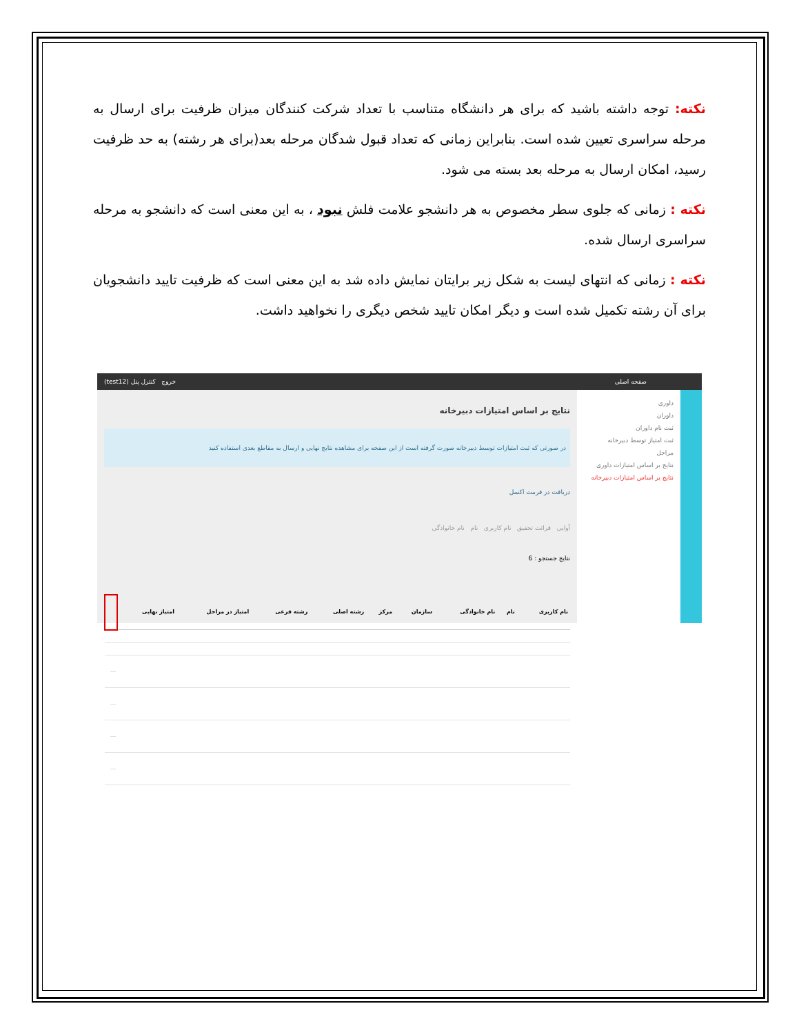نکته: توجه داشته باشید که برای هر دانشگاه متناسب با تعداد شرکت کنندگان میزان ظرفیت برای ارسال به مرحله سراسری تعیین شده است. بنابراین زمانی که تعداد قبول شدگان مرحله بعد(برای هر رشته) به حد ظرفیت رسید، امکان ارسال به مرحله بعد بسته می شود.
نکته : زمانی که جلوی سطر مخصوص به هر دانشجو علامت فلش نبود ، به این معنی است که دانشجو به مرحله سراسری ارسال شده.
نکته : زمانی که انتهای لیست به شکل زیر برایتان نمایش داده شد به این معنی است که ظرفیت تایید دانشجویان برای آن رشته تکمیل شده است و دیگر امکان تایید شخص دیگری را نخواهید داشت.
صفحه اصلی خروج کنترل پنل (test12)
داوری
داوران
ثبت نام داوران
ثبت امتیاز توسط دبیرخانه
مراحل
نتایج بر اساس امتیازات داوری
نتایج بر اساس امتیازات دبیرخانه
نتایج بر اساس امتیازات دبیرخانه
در صورتی که ثبت امتیازات توسط دبیرخانه صورت گرفته است از این صفحه برای مشاهده نتایج نهایی و ارسال به مقاطع بعدی استفاده کنید
دریافت در فرمت اکسل
آوایی قرائت تحقیق نام کاربری نام نام خانوادگی
نتایج جستجو : 6
| نام کاربری | نام | نام خانوادگی | سازمان | مرکز | رشته اصلی | رشته فرعی | امتیاز در مراحل | امتیاز نهایی | |
| --- | --- | --- | --- | --- | --- | --- | --- | --- | --- |
| | | | | | | | | | — |
| | | | | | | | | | — |
| | | | | | | | | | — |
| | | | | | | | | | — |